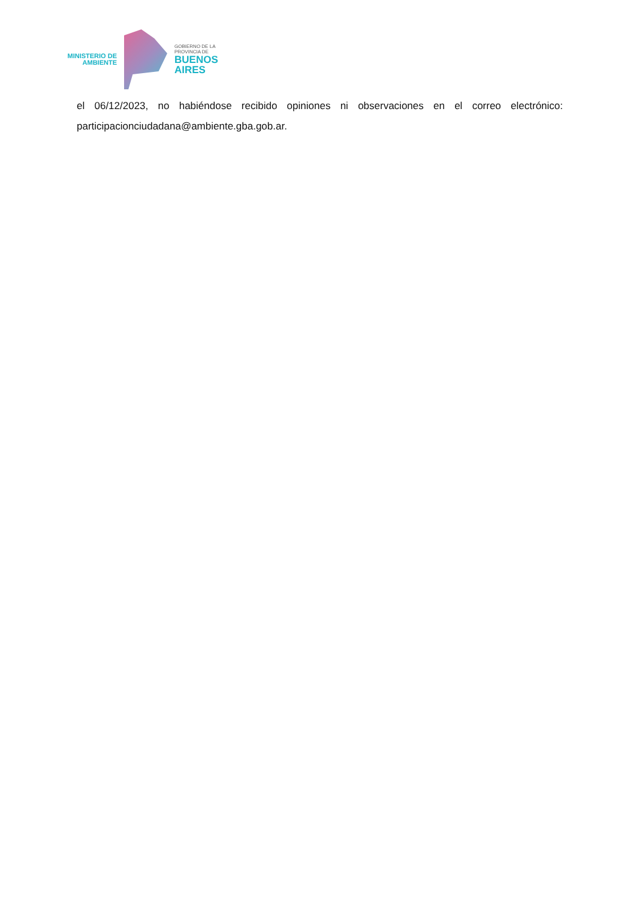MINISTERIO DE
AMBIENTE
GOBIERNO DE LA
PROVINCIA DE
BUENOS
AIRES
el 06/12/2023, no habiéndose recibido opiniones ni observaciones en el correo electrónico: participacionciudadana@ambiente.gba.gob.ar.